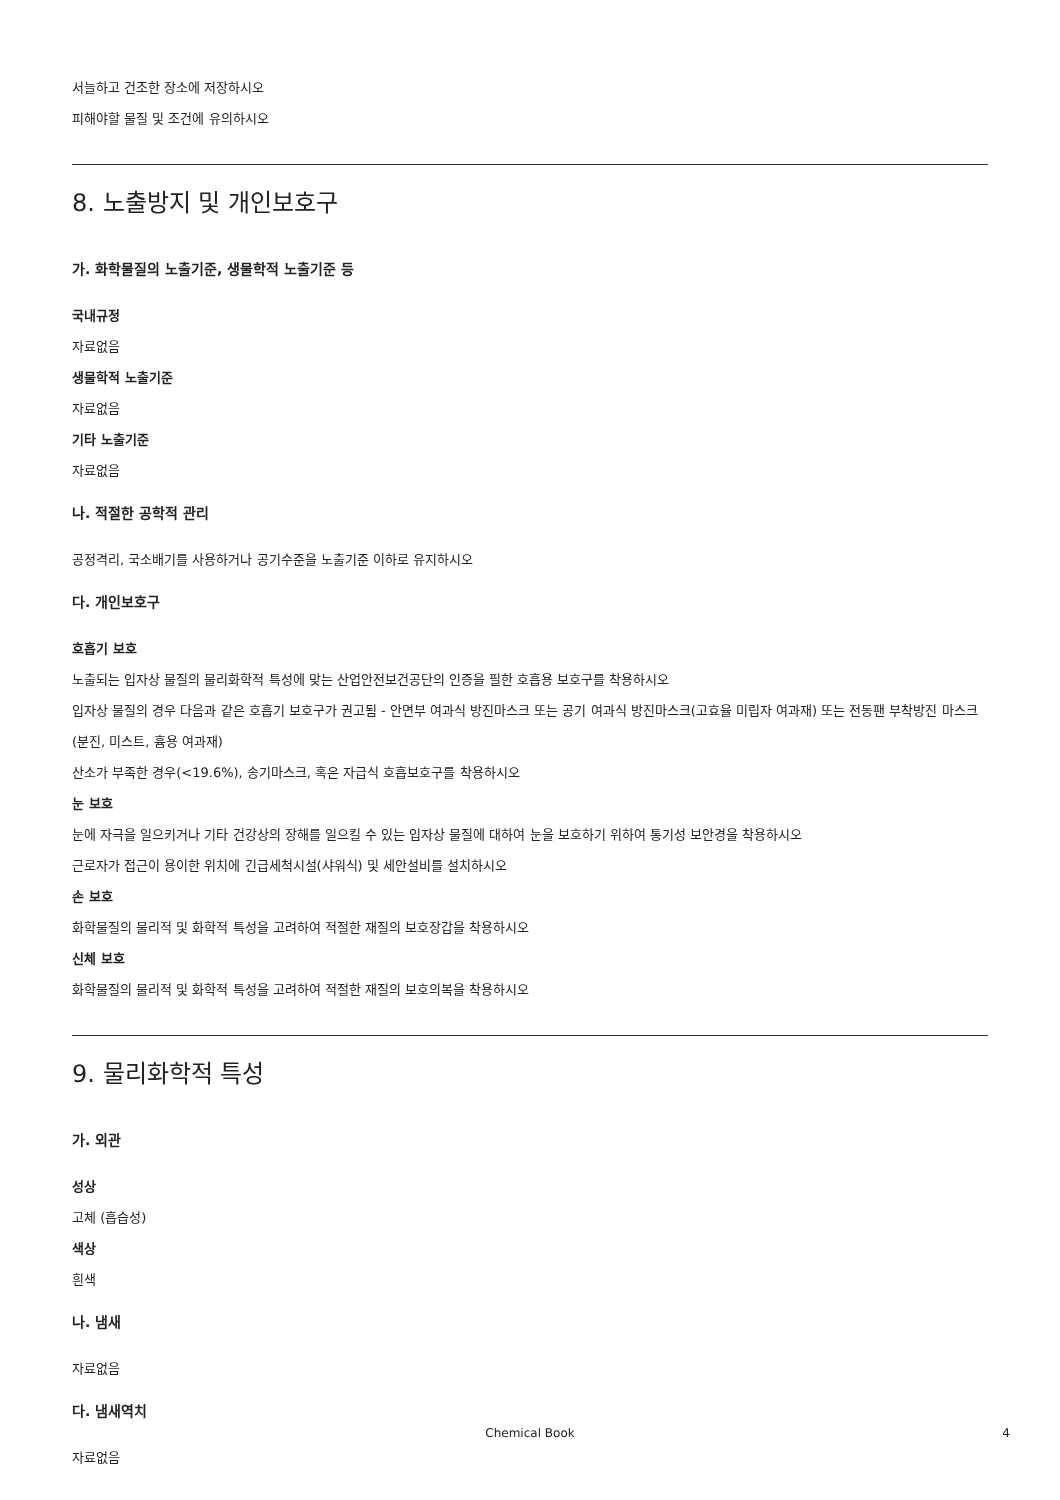서늘하고 건조한 장소에 저장하시오
피해야할 물질 및 조건에 유의하시오
8. 노출방지 및 개인보호구
가. 화학물질의 노출기준, 생물학적 노출기준 등
국내규정
자료없음
생물학적 노출기준
자료없음
기타 노출기준
자료없음
나. 적절한 공학적 관리
공정격리, 국소배기를 사용하거나 공기수준을 노출기준 이하로 유지하시오
다. 개인보호구
호흡기 보호
노출되는 입자상 물질의 물리화학적 특성에 맞는 산업안전보건공단의 인증을 필한 호흡용 보호구를 착용하시오
입자상 물질의 경우 다음과 같은 호흡기 보호구가 권고됨 - 안면부 여과식 방진마스크 또는 공기 여과식 방진마스크(고효율 미립자 여과재) 또는 전동팬 부착방진 마스크(분진, 미스트, 흄용 여과재)
산소가 부족한 경우(<19.6%), 송기마스크, 혹은 자급식 호흡보호구를 착용하시오
눈 보호
눈에 자극을 일으키거나 기타 건강상의 장해를 일으킬 수 있는 입자상 물질에 대하여 눈을 보호하기 위하여 통기성 보안경을 착용하시오
근로자가 접근이 용이한 위치에 긴급세척시설(샤워식) 및 세안설비를 설치하시오
손 보호
화학물질의 물리적 및 화학적 특성을 고려하여 적절한 재질의 보호장갑을 착용하시오
신체 보호
화학물질의 물리적 및 화학적 특성을 고려하여 적절한 재질의 보호의복을 착용하시오
9. 물리화학적 특성
가. 외관
성상
고체 (흡습성)
색상
흰색
나. 냄새
자료없음
다. 냄새역치
자료없음
Chemical Book 4